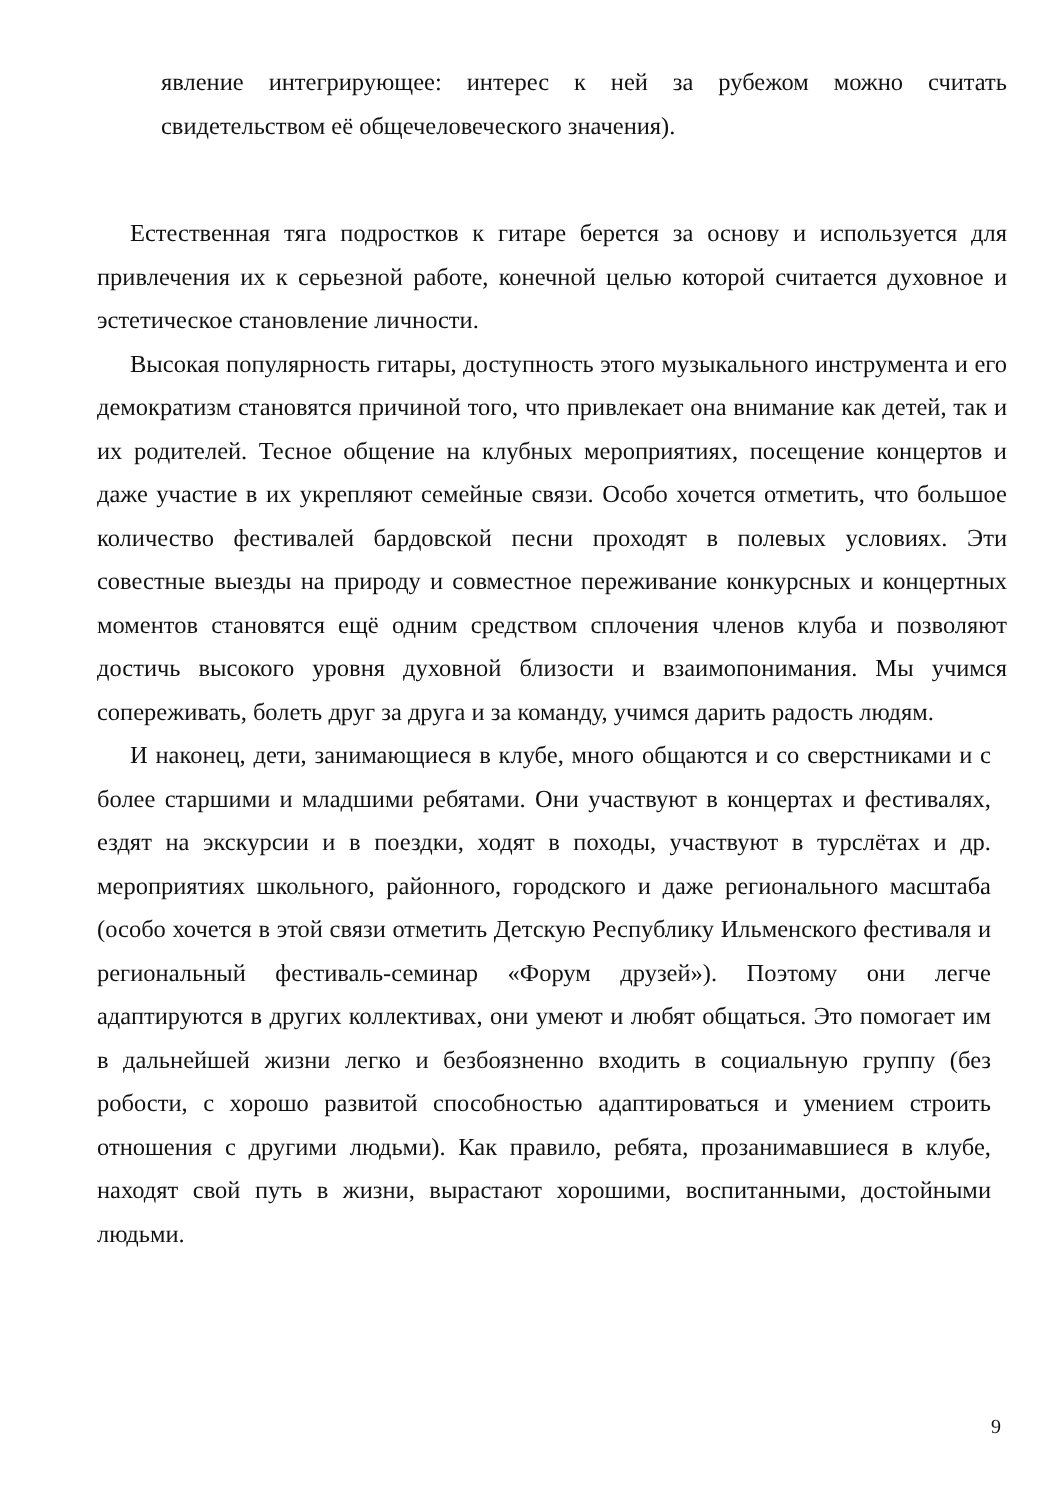явление интегрирующее: интерес к ней за рубежом можно считать свидетельством её общечеловеческого значения).
Естественная тяга подростков к гитаре берется за основу и используется для привлечения их к серьезной работе, конечной целью которой считается духовное и эстетическое становление личности.
Высокая популярность гитары, доступность этого музыкального инструмента и его демократизм становятся причиной того, что привлекает она внимание как детей, так и их родителей. Тесное общение на клубных мероприятиях, посещение концертов и даже участие в их укрепляют семейные связи. Особо хочется отметить, что большое количество фестивалей бардовской песни проходят в полевых условиях. Эти совестные выезды на природу и совместное переживание конкурсных и концертных моментов становятся ещё одним средством сплочения членов клуба и позволяют достичь высокого уровня духовной близости и взаимопонимания. Мы учимся сопереживать, болеть друг за друга и за команду, учимся дарить радость людям.
И наконец, дети, занимающиеся в клубе, много общаются и со сверстниками и с более старшими и младшими ребятами. Они участвуют в концертах и фестивалях, ездят на экскурсии и в поездки, ходят в походы, участвуют в турслётах и др. мероприятиях школьного, районного, городского и даже регионального масштаба (особо хочется в этой связи отметить Детскую Республику Ильменского фестиваля и региональный фестиваль-семинар «Форум друзей»). Поэтому они легче адаптируются в других коллективах, они умеют и любят общаться. Это помогает им в дальнейшей жизни легко и безбоязненно входить в социальную группу (без робости, с хорошо развитой способностью адаптироваться и умением строить отношения с другими людьми). Как правило, ребята, прозанимавшиеся в клубе, находят свой путь в жизни, вырастают хорошими, воспитанными, достойными людьми.
9